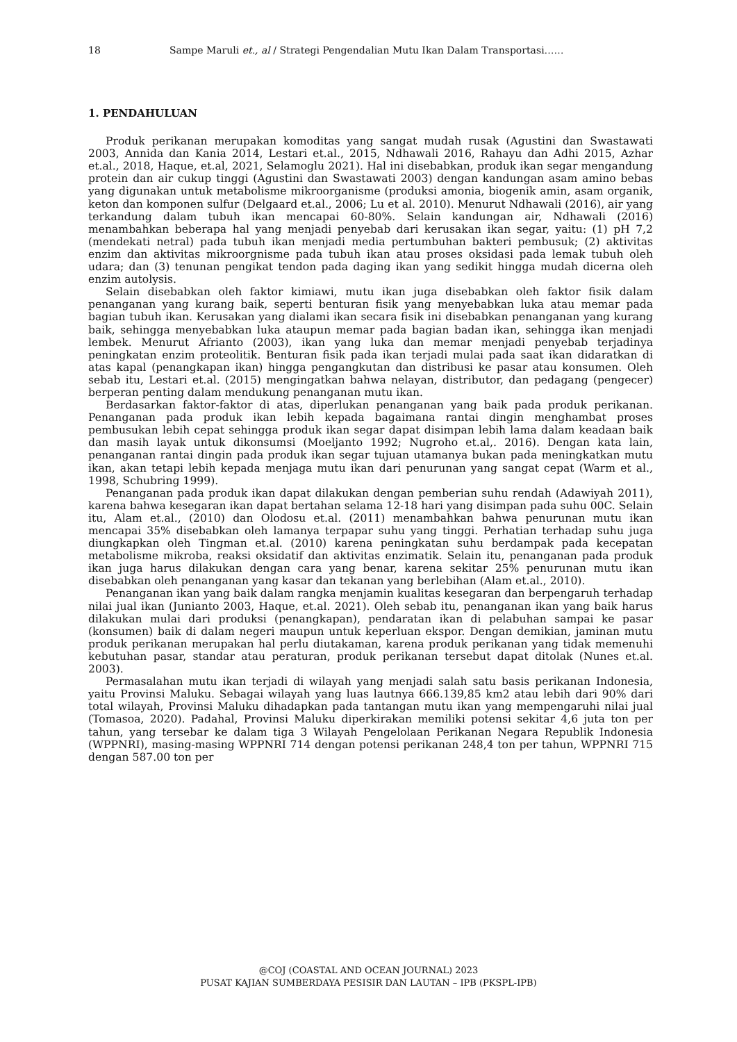18 Sampe Maruli et., al / Strategi Pengendalian Mutu Ikan Dalam Transportasi……
1. PENDAHULUAN
Produk perikanan merupakan komoditas yang sangat mudah rusak (Agustini dan Swastawati 2003, Annida dan Kania 2014, Lestari et.al., 2015, Ndhawali 2016, Rahayu dan Adhi 2015, Azhar et.al., 2018, Haque, et.al, 2021, Selamoglu 2021). Hal ini disebabkan, produk ikan segar mengandung protein dan air cukup tinggi (Agustini dan Swastawati 2003) dengan kandungan asam amino bebas yang digunakan untuk metabolisme mikroorganisme (produksi amonia, biogenik amin, asam organik, keton dan komponen sulfur (Delgaard et.al., 2006; Lu et al. 2010). Menurut Ndhawali (2016), air yang terkandung dalam tubuh ikan mencapai 60-80%. Selain kandungan air, Ndhawali (2016) menambahkan beberapa hal yang menjadi penyebab dari kerusakan ikan segar, yaitu: (1) pH 7,2 (mendekati netral) pada tubuh ikan menjadi media pertumbuhan bakteri pembusuk; (2) aktivitas enzim dan aktivitas mikroorgnisme pada tubuh ikan atau proses oksidasi pada lemak tubuh oleh udara; dan (3) tenunan pengikat tendon pada daging ikan yang sedikit hingga mudah dicerna oleh enzim autolysis.
Selain disebabkan oleh faktor kimiawi, mutu ikan juga disebabkan oleh faktor fisik dalam penanganan yang kurang baik, seperti benturan fisik yang menyebabkan luka atau memar pada bagian tubuh ikan. Kerusakan yang dialami ikan secara fisik ini disebabkan penanganan yang kurang baik, sehingga menyebabkan luka ataupun memar pada bagian badan ikan, sehingga ikan menjadi lembek. Menurut Afrianto (2003), ikan yang luka dan memar menjadi penyebab terjadinya peningkatan enzim proteolitik. Benturan fisik pada ikan terjadi mulai pada saat ikan didaratkan di atas kapal (penangkapan ikan) hingga pengangkutan dan distribusi ke pasar atau konsumen. Oleh sebab itu, Lestari et.al. (2015) mengingatkan bahwa nelayan, distributor, dan pedagang (pengecer) berperan penting dalam mendukung penanganan mutu ikan.
Berdasarkan faktor-faktor di atas, diperlukan penanganan yang baik pada produk perikanan. Penanganan pada produk ikan lebih kepada bagaimana rantai dingin menghambat proses pembusukan lebih cepat sehingga produk ikan segar dapat disimpan lebih lama dalam keadaan baik dan masih layak untuk dikonsumsi (Moeljanto 1992; Nugroho et.al,. 2016). Dengan kata lain, penanganan rantai dingin pada produk ikan segar tujuan utamanya bukan pada meningkatkan mutu ikan, akan tetapi lebih kepada menjaga mutu ikan dari penurunan yang sangat cepat (Warm et al., 1998, Schubring 1999).
Penanganan pada produk ikan dapat dilakukan dengan pemberian suhu rendah (Adawiyah 2011), karena bahwa kesegaran ikan dapat bertahan selama 12-18 hari yang disimpan pada suhu 00C. Selain itu, Alam et.al., (2010) dan Olodosu et.al. (2011) menambahkan bahwa penurunan mutu ikan mencapai 35% disebabkan oleh lamanya terpapar suhu yang tinggi. Perhatian terhadap suhu juga diungkapkan oleh Tingman et.al. (2010) karena peningkatan suhu berdampak pada kecepatan metabolisme mikroba, reaksi oksidatif dan aktivitas enzimatik. Selain itu, penanganan pada produk ikan juga harus dilakukan dengan cara yang benar, karena sekitar 25% penurunan mutu ikan disebabkan oleh penanganan yang kasar dan tekanan yang berlebihan (Alam et.al., 2010).
Penanganan ikan yang baik dalam rangka menjamin kualitas kesegaran dan berpengaruh terhadap nilai jual ikan (Junianto 2003, Haque, et.al. 2021). Oleh sebab itu, penanganan ikan yang baik harus dilakukan mulai dari produksi (penangkapan), pendaratan ikan di pelabuhan sampai ke pasar (konsumen) baik di dalam negeri maupun untuk keperluan ekspor. Dengan demikian, jaminan mutu produk perikanan merupakan hal perlu diutakaman, karena produk perikanan yang tidak memenuhi kebutuhan pasar, standar atau peraturan, produk perikanan tersebut dapat ditolak (Nunes et.al. 2003).
Permasalahan mutu ikan terjadi di wilayah yang menjadi salah satu basis perikanan Indonesia, yaitu Provinsi Maluku. Sebagai wilayah yang luas lautnya 666.139,85 km2 atau lebih dari 90% dari total wilayah, Provinsi Maluku dihadapkan pada tantangan mutu ikan yang mempengaruhi nilai jual (Tomasoa, 2020). Padahal, Provinsi Maluku diperkirakan memiliki potensi sekitar 4,6 juta ton per tahun, yang tersebar ke dalam tiga 3 Wilayah Pengelolaan Perikanan Negara Republik Indonesia (WPPNRI), masing-masing WPPNRI 714 dengan potensi perikanan 248,4 ton per tahun, WPPNRI 715 dengan 587.00 ton per
@COJ (COASTAL AND OCEAN JOURNAL) 2023
PUSAT KAJIAN SUMBERDAYA PESISIR DAN LAUTAN – IPB (PKSPL-IPB)